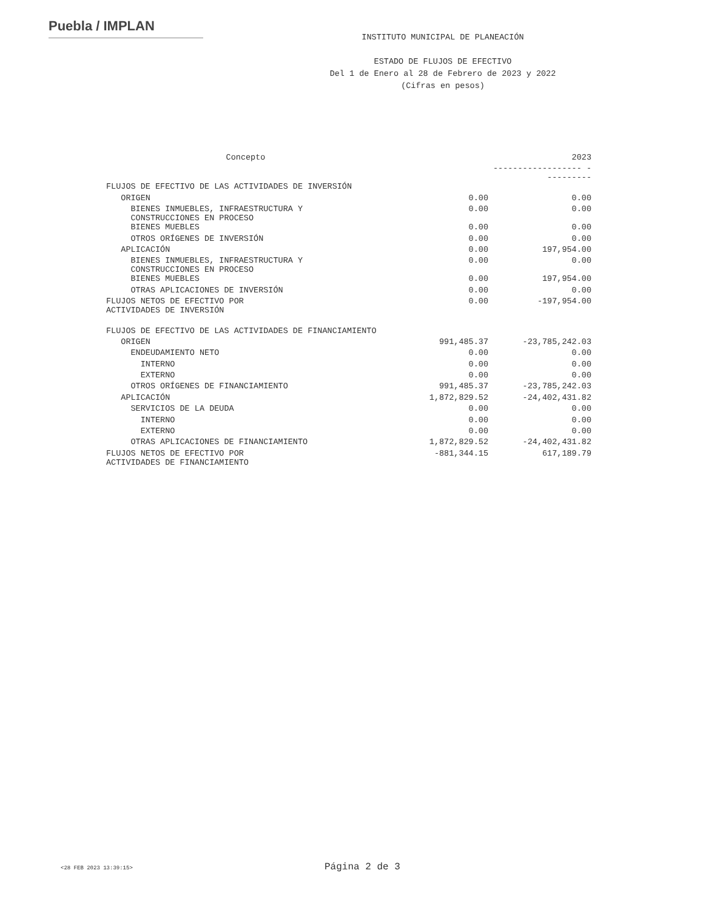Puebla / IMPLAN
INSTITUTO MUNICIPAL DE PLANEACIÓN
ESTADO DE FLUJOS DE EFECTIVO
Del 1 de Enero al 28 de Febrero de 2023 y 2022
(Cifras en pesos)
| Concepto | | 2023 |
| | | ------------------ ---------- |
| FLUJOS DE EFECTIVO DE LAS ACTIVIDADES DE INVERSIÓN | | |
| ORIGEN | 0.00 | 0.00 |
| BIENES INMUEBLES, INFRAESTRUCTURA Y CONSTRUCCIONES EN PROCESO | 0.00 | 0.00 |
| BIENES MUEBLES | 0.00 | 0.00 |
| OTROS ORÍGENES DE INVERSIÓN | 0.00 | 0.00 |
| APLICACIÓN | 0.00 | 197,954.00 |
| BIENES INMUEBLES, INFRAESTRUCTURA Y CONSTRUCCIONES EN PROCESO | 0.00 | 0.00 |
| BIENES MUEBLES | 0.00 | 197,954.00 |
| OTRAS APLICACIONES DE INVERSIÓN | 0.00 | 0.00 |
| FLUJOS NETOS DE EFECTIVO POR ACTIVIDADES DE INVERSIÓN | 0.00 | -197,954.00 |
| FLUJOS DE EFECTIVO DE LAS ACTIVIDADES DE FINANCIAMIENTO | | |
| ORIGEN | 991,485.37 | -23,785,242.03 |
| ENDEUDAMIENTO NETO | 0.00 | 0.00 |
| INTERNO | 0.00 | 0.00 |
| EXTERNO | 0.00 | 0.00 |
| OTROS ORÍGENES DE FINANCIAMIENTO | 991,485.37 | -23,785,242.03 |
| APLICACIÓN | 1,872,829.52 | -24,402,431.82 |
| SERVICIOS DE LA DEUDA | 0.00 | 0.00 |
| INTERNO | 0.00 | 0.00 |
| EXTERNO | 0.00 | 0.00 |
| OTRAS APLICACIONES DE FINANCIAMIENTO | 1,872,829.52 | -24,402,431.82 |
| FLUJOS NETOS DE EFECTIVO POR ACTIVIDADES DE FINANCIAMIENTO | -881,344.15 | 617,189.79 |
<28 FEB 2023 13:39:15> Página 2 de 3